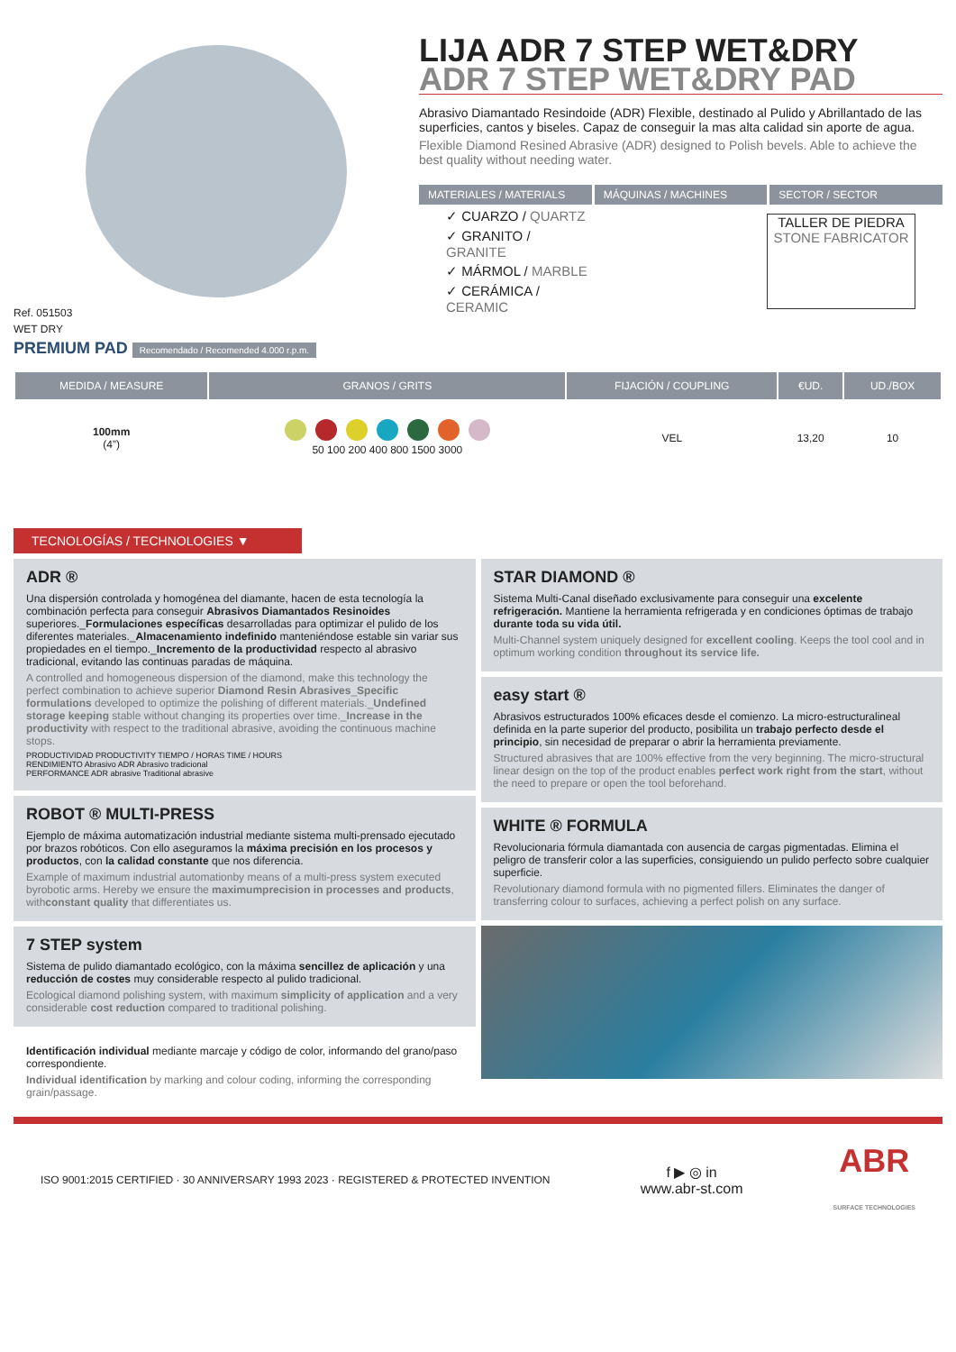Ref. 051503
WET DRY
PREMIUM PAD Recomendado / Recomended 4.000 r.p.m.
LIJA ADR 7 STEP WET&DRY
ADR 7 STEP WET&DRY PAD
Abrasivo Diamantado Resindoide (ADR) Flexible, destinado al Pulido y Abrillantado de las superficies, cantos y biseles. Capaz de conseguir la mas alta calidad sin aporte de agua.
Flexible Diamond Resined Abrasive (ADR) designed to Polish bevels. Able to achieve the best quality without needing water.
MATERIALES / MATERIALS MÁQUINAS / MACHINES SECTOR / SECTOR
✓ CUARZO / QUARTZ
✓ GRANITO / GRANITE
✓ MÁRMOL / MARBLE
✓ CERÁMICA / CERAMIC
TALLER DE PIEDRA
STONE FABRICATOR
| MEDIDA / MEASURE | GRANOS / GRITS | FIJACIÓN / COUPLING | €UD. | UD./BOX |
| --- | --- | --- | --- | --- |
| 100mm (4”) | 50 100 200 400 800 1500 3000 | VEL | 13,20 | 10 |
TECNOLOGÍAS / TECHNOLOGIES ▼
ADR ®
Una dispersión controlada y homogénea del diamante, hacen de esta tecnología la combinación perfecta para conseguir Abrasivos Diamantados Resinoides superiores._Formulaciones específicas desarrolladas para optimizar el pulido de los diferentes materiales._Almacenamiento indefinido manteniéndose estable sin variar sus propiedades en el tiempo._Incremento de la productividad respecto al abrasivo tradicional, evitando las continuas paradas de máquina.
A controlled and homogeneous dispersion of the diamond, make this technology the perfect combination to achieve superior Diamond Resin Abrasives_Specific formulations developed to optimize the polishing of different materials._Undefined storage keeping stable without changing its properties over time._Increase in the productivity with respect to the traditional abrasive, avoiding the continuous machine stops.
PRODUCTIVIDAD PRODUCTIVITY TIEMPO / HORAS TIME / HOURS
RENDIMIENTO Abrasivo ADR Abrasivo tradicional
PERFORMANCE ADR abrasive Traditional abrasive
ROBOT ® MULTI-PRESS
Ejemplo de máxima automatización industrial mediante sistema multi-prensado ejecutado por brazos robóticos. Con ello aseguramos la máxima precisión en los procesos y productos, con la calidad constante que nos diferencia.
Example of maximum industrial automationby means of a multi-press system executed byrobotic arms. Hereby we ensure the maximumprecision in processes and products, withconstant quality that differentiates us.
7 STEP system
Sistema de pulido diamantado ecológico, con la máxima sencillez de aplicación y una reducción de costes muy considerable respecto al pulido tradicional.
Ecological diamond polishing system, with maximum simplicity of application and a very considerable cost reduction compared to traditional polishing.
Identificación individual mediante marcaje y código de color, informando del grano/paso correspondiente.
Individual identification by marking and colour coding, informing the corresponding grain/passage.
STAR DIAMOND ®
Sistema Multi-Canal diseñado exclusivamente para conseguir una excelente refrigeración. Mantiene la herramienta refrigerada y en condiciones óptimas de trabajo durante toda su vida útil.
Multi-Channel system uniquely designed for excellent cooling. Keeps the tool cool and in optimum working condition throughout its service life.
easy start ®
Abrasivos estructurados 100% eficaces desde el comienzo. La micro-estructuralineal definida en la parte superior del producto, posibilita un trabajo perfecto desde el principio, sin necesidad de preparar o abrir la herramienta previamente.
Structured abrasives that are 100% effective from the very beginning. The micro-structural linear design on the top of the product enables perfect work right from the start, without the need to prepare or open the tool beforehand.
WHITE ® FORMULA
Revolucionaria fórmula diamantada con ausencia de cargas pigmentadas. Elimina el peligro de transferir color a las superficies, consiguiendo un pulido perfecto sobre cualquier superficie.
Revolutionary diamond formula with no pigmented fillers. Eliminates the danger of transferring colour to surfaces, achieving a perfect polish on any surface.
ISO 9001:2015 CERTIFIED · 30 ANNIVERSARY 1993 2023 · REGISTERED & PROTECTED INVENTION
f ▶ ◎ in
www.abr-st.com
ABR
SURFACE TECHNOLOGIES